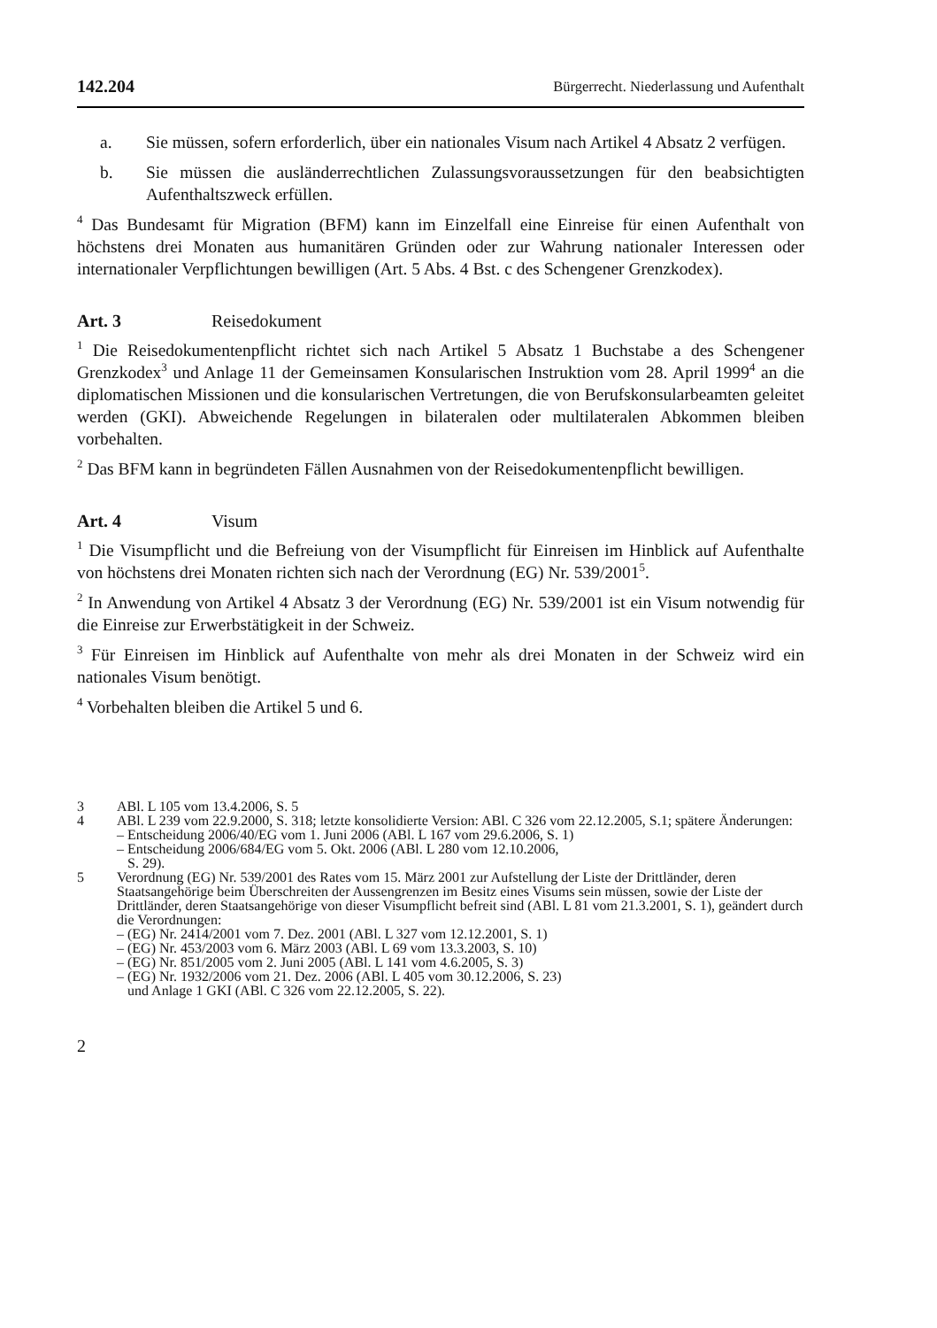142.204 Bürgerrecht. Niederlassung und Aufenthalt
a. Sie müssen, sofern erforderlich, über ein nationales Visum nach Artikel 4 Absatz 2 verfügen.
b. Sie müssen die ausländerrechtlichen Zulassungsvoraussetzungen für den beabsichtigten Aufenthaltszweck erfüllen.
<sup>4</sup> Das Bundesamt für Migration (BFM) kann im Einzelfall eine Einreise für einen Aufenthalt von höchstens drei Monaten aus humanitären Gründen oder zur Wahrung nationaler Interessen oder internationaler Verpflichtungen bewilligen (Art. 5 Abs. 4 Bst. c des Schengener Grenzkodex).
Art. 3 Reisedokument
<sup>1</sup> Die Reisedokumentenpflicht richtet sich nach Artikel 5 Absatz 1 Buchstabe a des Schengener Grenzkodex<sup>3</sup> und Anlage 11 der Gemeinsamen Konsularischen Instruktion vom 28. April 1999<sup>4</sup> an die diplomatischen Missionen und die konsularischen Vertretungen, die von Berufskonsularbeamten geleitet werden (GKI). Abweichende Regelungen in bilateralen oder multilateralen Abkommen bleiben vorbehalten.
<sup>2</sup> Das BFM kann in begründeten Fällen Ausnahmen von der Reisedokumentenpflicht bewilligen.
Art. 4 Visum
<sup>1</sup> Die Visumpflicht und die Befreiung von der Visumpflicht für Einreisen im Hinblick auf Aufenthalte von höchstens drei Monaten richten sich nach der Verordnung (EG) Nr. 539/2001<sup>5</sup>.
<sup>2</sup> In Anwendung von Artikel 4 Absatz 3 der Verordnung (EG) Nr. 539/2001 ist ein Visum notwendig für die Einreise zur Erwerbstätigkeit in der Schweiz.
<sup>3</sup> Für Einreisen im Hinblick auf Aufenthalte von mehr als drei Monaten in der Schweiz wird ein nationales Visum benötigt.
<sup>4</sup> Vorbehalten bleiben die Artikel 5 und 6.
3 ABl. L 105 vom 13.4.2006, S. 5
4 ABl. L 239 vom 22.9.2000, S. 318; letzte konsolidierte Version: ABl. C 326 vom 22.12.2005, S.1; spätere Änderungen:
– Entscheidung 2006/40/EG vom 1. Juni 2006 (ABl. L 167 vom 29.6.2006, S. 1)
– Entscheidung 2006/684/EG vom 5. Okt. 2006 (ABl. L 280 vom 12.10.2006,
S. 29).
5 Verordnung (EG) Nr. 539/2001 des Rates vom 15. März 2001 zur Aufstellung der Liste der Drittländer, deren Staatsangehörige beim Überschreiten der Aussengrenzen im Besitz eines Visums sein müssen, sowie der Liste der Drittländer, deren Staatsangehörige von dieser Visumpflicht befreit sind (ABl. L 81 vom 21.3.2001, S. 1), geändert durch die Verordnungen:
– (EG) Nr. 2414/2001 vom 7. Dez. 2001 (ABl. L 327 vom 12.12.2001, S. 1)
– (EG) Nr. 453/2003 vom 6. März 2003 (ABl. L 69 vom 13.3.2003, S. 10)
– (EG) Nr. 851/2005 vom 2. Juni 2005 (ABl. L 141 vom 4.6.2005, S. 3)
– (EG) Nr. 1932/2006 vom 21. Dez. 2006 (ABl. L 405 vom 30.12.2006, S. 23)
und Anlage 1 GKI (ABl. C 326 vom 22.12.2005, S. 22).
2